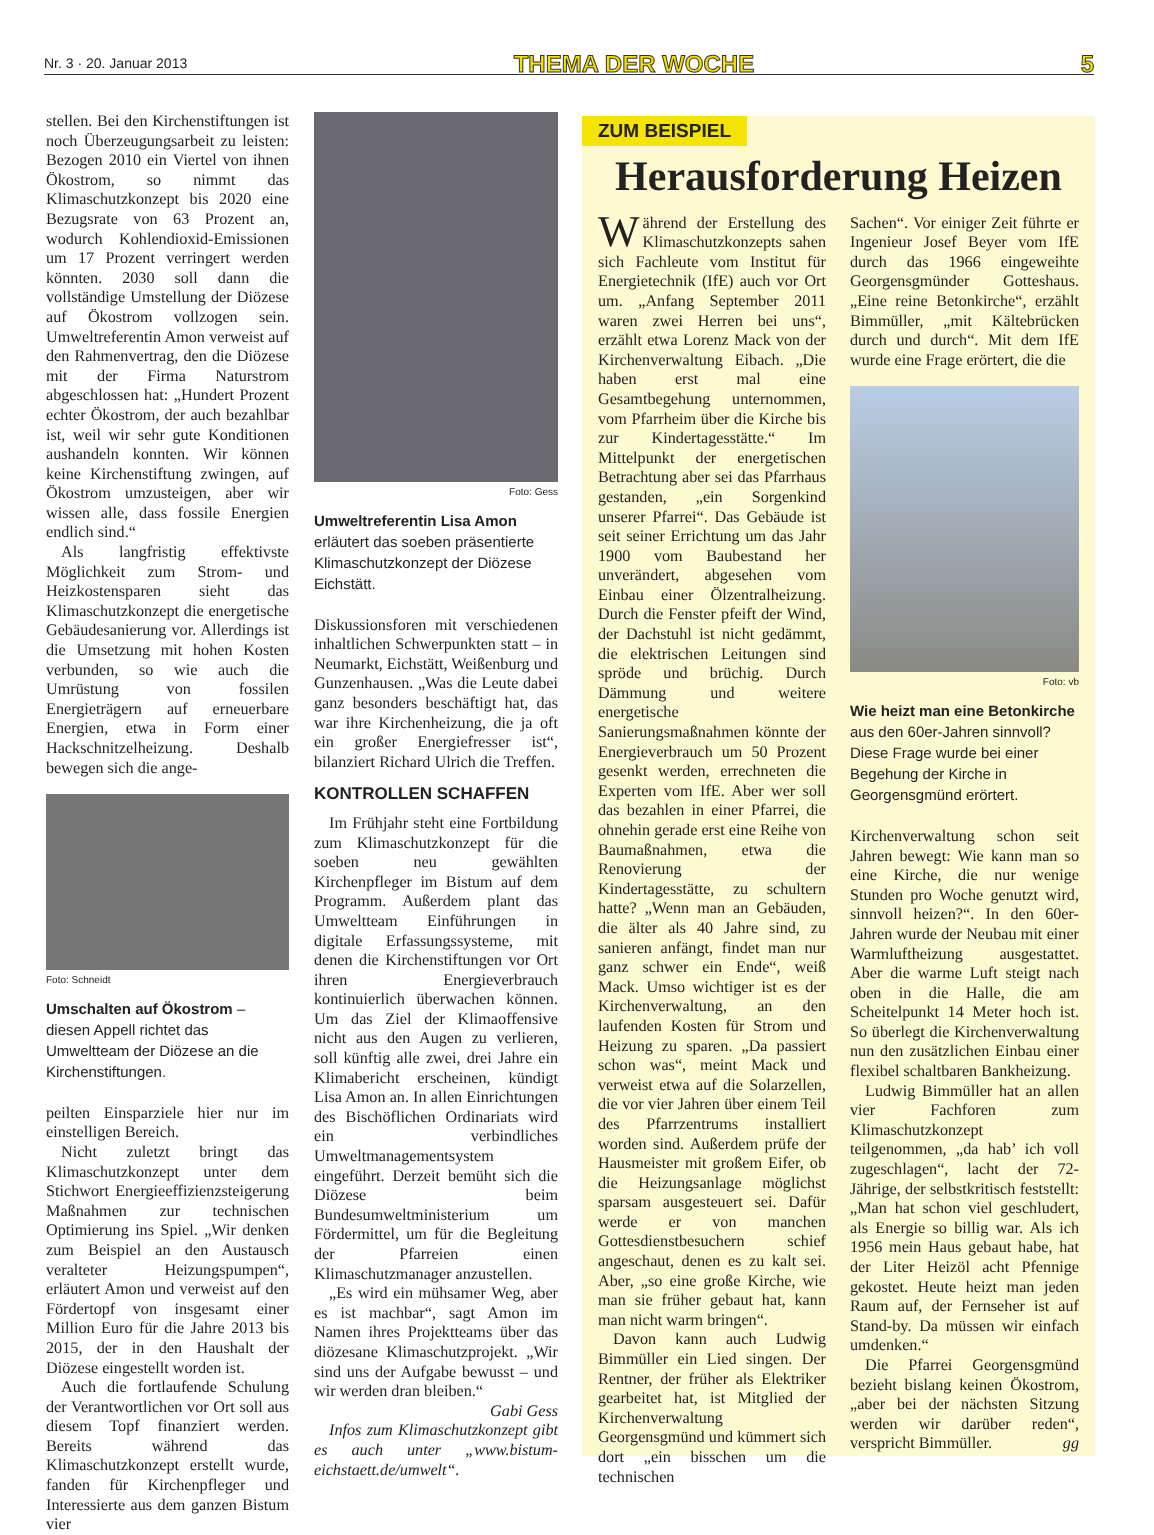Nr. 3 · 20. Januar 2013 THEMA DER WOCHE 5
stellen. Bei den Kirchenstiftungen ist noch Überzeugungsarbeit zu leisten: Bezogen 2010 ein Viertel von ihnen Ökostrom, so nimmt das Klimaschutzkonzept bis 2020 eine Bezugsrate von 63 Prozent an, wodurch Kohlendioxid-Emissionen um 17 Prozent verringert werden könnten. 2030 soll dann die vollständige Umstellung der Diözese auf Ökostrom vollzogen sein. Umweltreferentin Amon verweist auf den Rahmenvertrag, den die Diözese mit der Firma Naturstrom abgeschlossen hat: „Hundert Prozent echter Ökostrom, der auch bezahlbar ist, weil wir sehr gute Konditionen aushandeln konnten. Wir können keine Kirchenstiftung zwingen, auf Ökostrom umzusteigen, aber wir wissen alle, dass fossile Energien endlich sind.“
Als langfristig effektivste Möglichkeit zum Strom- und Heizkostensparen sieht das Klimaschutzkonzept die energetische Gebäudesanierung vor. Allerdings ist die Umsetzung mit hohen Kosten verbunden, so wie auch die Umrüstung von fossilen Energieträgern auf erneuerbare Energien, etwa in Form einer Hackschnitzelheizung. Deshalb bewegen sich die ange-
Foto: Schneidt
Umschalten auf Ökostrom – diesen Appell richtet das Umweltteam der Diözese an die Kirchenstiftungen.
peilten Einsparziele hier nur im einstelligen Bereich.
Nicht zuletzt bringt das Klimaschutzkonzept unter dem Stichwort Energieeffizienzsteigerung Maßnahmen zur technischen Optimierung ins Spiel. „Wir denken zum Beispiel an den Austausch veralteter Heizungspumpen“, erläutert Amon und verweist auf den Fördertopf von insgesamt einer Million Euro für die Jahre 2013 bis 2015, der in den Haushalt der Diözese eingestellt worden ist.
Auch die fortlaufende Schulung der Verantwortlichen vor Ort soll aus diesem Topf finanziert werden. Bereits während das Klimaschutzkonzept erstellt wurde, fanden für Kirchenpfleger und Interessierte aus dem ganzen Bistum vier
Foto: Gess
Umweltreferentin Lisa Amon erläutert das soeben präsentierte Klimaschutzkonzept der Diözese Eichstätt.
Diskussionsforen mit verschiedenen inhaltlichen Schwerpunkten statt – in Neumarkt, Eichstätt, Weißenburg und Gunzenhausen. „Was die Leute dabei ganz besonders beschäftigt hat, das war ihre Kirchenheizung, die ja oft ein großer Energiefresser ist“, bilanziert Richard Ulrich die Treffen.
KONTROLLEN SCHAFFEN
Im Frühjahr steht eine Fortbildung zum Klimaschutzkonzept für die soeben neu gewählten Kirchenpfleger im Bistum auf dem Programm. Außerdem plant das Umweltteam Einführungen in digitale Erfassungssysteme, mit denen die Kirchenstiftungen vor Ort ihren Energieverbrauch kontinuierlich überwachen können. Um das Ziel der Klimaoffensive nicht aus den Augen zu verlieren, soll künftig alle zwei, drei Jahre ein Klimabericht erscheinen, kündigt Lisa Amon an. In allen Einrichtungen des Bischöflichen Ordinariats wird ein verbindliches Umweltmanagementsystem eingeführt. Derzeit bemüht sich die Diözese beim Bundesumweltministerium um Fördermittel, um für die Begleitung der Pfarreien einen Klimaschutzmanager anzustellen.
„Es wird ein mühsamer Weg, aber es ist machbar“, sagt Amon im Namen ihres Projektteams über das diözesane Klimaschutzprojekt. „Wir sind uns der Aufgabe bewusst – und wir werden dran bleiben.“ Gabi Gess
Infos zum Klimaschutzkonzept gibt es auch unter „www.bistum-eichstaett.de/umwelt“.
ZUM BEISPIEL
Herausforderung Heizen
Während der Erstellung des Klimaschutzkonzepts sahen sich Fachleute vom Institut für Energietechnik (IfE) auch vor Ort um. „Anfang September 2011 waren zwei Herren bei uns“, erzählt etwa Lorenz Mack von der Kirchenverwaltung Eibach. „Die haben erst mal eine Gesamtbegehung unternommen, vom Pfarrheim über die Kirche bis zur Kindertagesstätte.“ Im Mittelpunkt der energetischen Betrachtung aber sei das Pfarrhaus gestanden, „ein Sorgenkind unserer Pfarrei“. Das Gebäude ist seit seiner Errichtung um das Jahr 1900 vom Baubestand her unverändert, abgesehen vom Einbau einer Ölzentralheizung. Durch die Fenster pfeift der Wind, der Dachstuhl ist nicht gedämmt, die elektrischen Leitungen sind spröde und brüchig. Durch Dämmung und weitere energetische Sanierungsmaßnahmen könnte der Energieverbrauch um 50 Prozent gesenkt werden, errechneten die Experten vom IfE. Aber wer soll das bezahlen in einer Pfarrei, die ohnehin gerade erst eine Reihe von Baumaßnahmen, etwa die Renovierung der Kindertagesstätte, zu schultern hatte? „Wenn man an Gebäuden, die älter als 40 Jahre sind, zu sanieren anfängt, findet man nur ganz schwer ein Ende“, weiß Mack. Umso wichtiger ist es der Kirchenverwaltung, an den laufenden Kosten für Strom und Heizung zu sparen. „Da passiert schon was“, meint Mack und verweist etwa auf die Solarzellen, die vor vier Jahren über einem Teil des Pfarrzentrums installiert worden sind. Außerdem prüfe der Hausmeister mit großem Eifer, ob die Heizungsanlage möglichst sparsam ausgesteuert sei. Dafür werde er von manchen Gottesdienstbesuchern schief angeschaut, denen es zu kalt sei. Aber, „so eine große Kirche, wie man sie früher gebaut hat, kann man nicht warm bringen“.
Davon kann auch Ludwig Bimmüller ein Lied singen. Der Rentner, der früher als Elektriker gearbeitet hat, ist Mitglied der Kirchenverwaltung Georgensgmünd und kümmert sich dort „ein bisschen um die technischen
Sachen“. Vor einiger Zeit führte er Ingenieur Josef Beyer vom IfE durch das 1966 eingeweihte Georgensgmünder Gotteshaus. „Eine reine Betonkirche“, erzählt Bimmüller, „mit Kältebrücken durch und durch“. Mit dem IfE wurde eine Frage erörtert, die die
Foto: vb
Wie heizt man eine Betonkirche aus den 60er-Jahren sinnvoll? Diese Frage wurde bei einer Begehung der Kirche in Georgensgmünd erörtert.
Kirchenverwaltung schon seit Jahren bewegt: Wie kann man so eine Kirche, die nur wenige Stunden pro Woche genutzt wird, sinnvoll heizen?“. In den 60er-Jahren wurde der Neubau mit einer Warmluftheizung ausgestattet. Aber die warme Luft steigt nach oben in die Halle, die am Scheitelpunkt 14 Meter hoch ist. So überlegt die Kirchenverwaltung nun den zusätzlichen Einbau einer flexibel schaltbaren Bankheizung.
Ludwig Bimmüller hat an allen vier Fachforen zum Klimaschutzkonzept teilgenommen, „da hab’ ich voll zugeschlagen“, lacht der 72-Jährige, der selbstkritisch feststellt: „Man hat schon viel geschludert, als Energie so billig war. Als ich 1956 mein Haus gebaut habe, hat der Liter Heizöl acht Pfennige gekostet. Heute heizt man jeden Raum auf, der Fernseher ist auf Stand-by. Da müssen wir einfach umdenken.“
Die Pfarrei Georgensgmünd bezieht bislang keinen Ökostrom, „aber bei der nächsten Sitzung werden wir darüber reden“, verspricht Bimmüller. gg